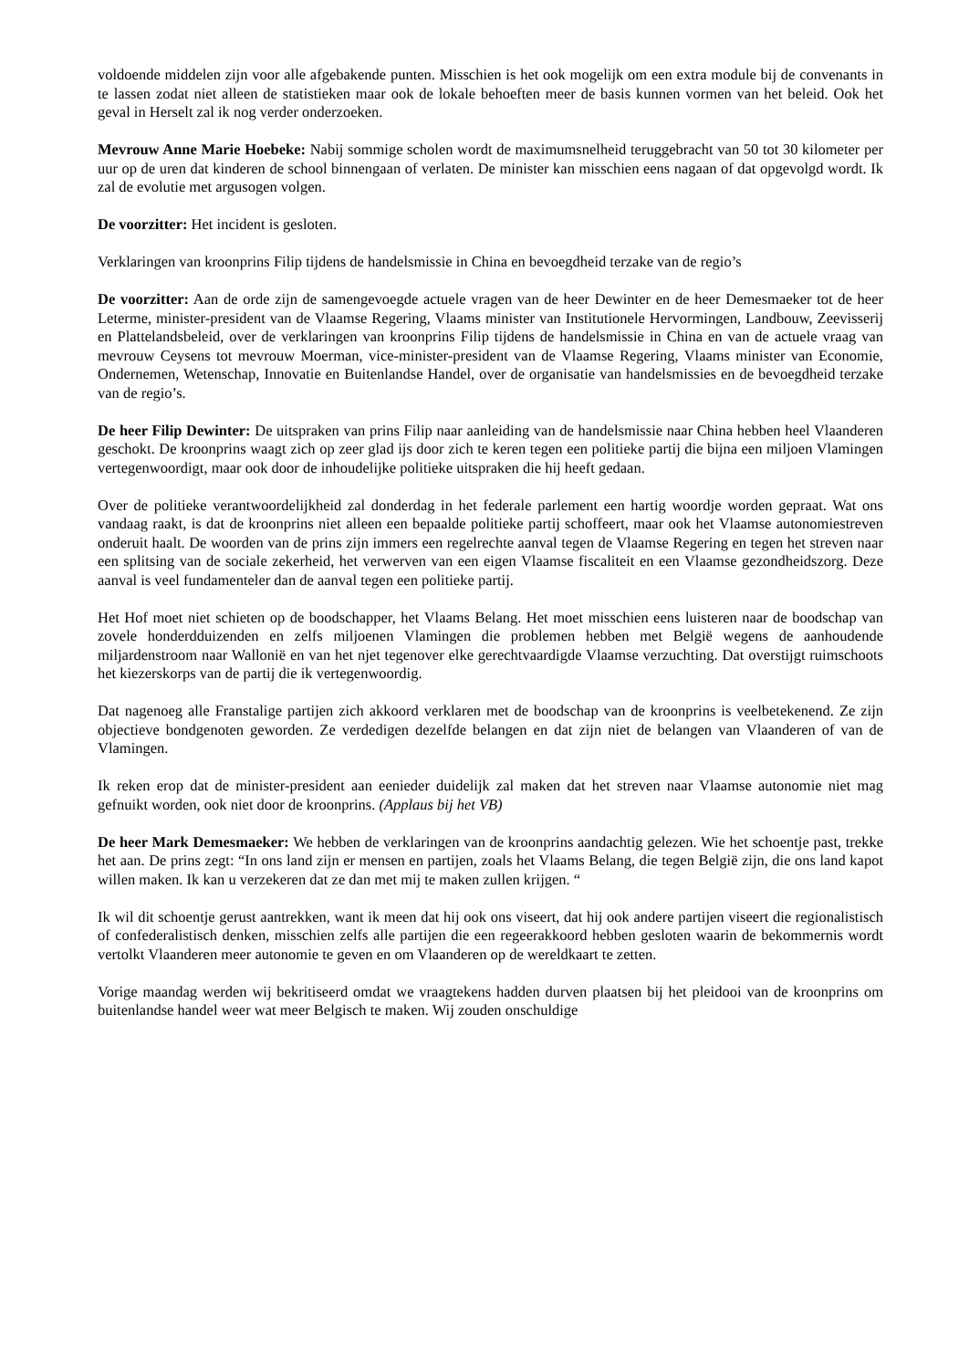voldoende middelen zijn voor alle afgebakende punten. Misschien is het ook mogelijk om een extra module bij de convenants in te lassen zodat niet alleen de statistieken maar ook de lokale behoeften meer de basis kunnen vormen van het beleid. Ook het geval in Herselt zal ik nog verder onderzoeken.
Mevrouw Anne Marie Hoebeke: Nabij sommige scholen wordt de maximumsnelheid teruggebracht van 50 tot 30 kilometer per uur op de uren dat kinderen de school binnengaan of verlaten. De minister kan misschien eens nagaan of dat opgevolgd wordt. Ik zal de evolutie met argusogen volgen.
De voorzitter: Het incident is gesloten.
Verklaringen van kroonprins Filip tijdens de handelsmissie in China en bevoegdheid terzake van de regio’s
De voorzitter: Aan de orde zijn de samengevoegde actuele vragen van de heer Dewinter en de heer Demesmaeker tot de heer Leterme, minister-president van de Vlaamse Regering, Vlaams minister van Institutionele Hervormingen, Landbouw, Zeevisserij en Plattelandsbeleid, over de verklaringen van kroonprins Filip tijdens de handelsmissie in China en van de actuele vraag van mevrouw Ceysens tot mevrouw Moerman, vice-minister-president van de Vlaamse Regering, Vlaams minister van Economie, Ondernemen, Wetenschap, Innovatie en Buitenlandse Handel, over de organisatie van handelsmissies en de bevoegdheid terzake van de regio’s.
De heer Filip Dewinter: De uitspraken van prins Filip naar aanleiding van de handelsmissie naar China hebben heel Vlaanderen geschokt. De kroonprins waagt zich op zeer glad ijs door zich te keren tegen een politieke partij die bijna een miljoen Vlamingen vertegenwoordigt, maar ook door de inhoudelijke politieke uitspraken die hij heeft gedaan.
Over de politieke verantwoordelijkheid zal donderdag in het federale parlement een hartig woordje worden gepraat. Wat ons vandaag raakt, is dat de kroonprins niet alleen een bepaalde politieke partij schoffeert, maar ook het Vlaamse autonomiestreven onderuit haalt. De woorden van de prins zijn immers een regelrechte aanval tegen de Vlaamse Regering en tegen het streven naar een splitsing van de sociale zekerheid, het verwerven van een eigen Vlaamse fiscaliteit en een Vlaamse gezondheidszorg. Deze aanval is veel fundamenteler dan de aanval tegen een politieke partij.
Het Hof moet niet schieten op de boodschapper, het Vlaams Belang. Het moet misschien eens luisteren naar de boodschap van zovele honderdduizenden en zelfs miljoenen Vlamingen die problemen hebben met België wegens de aanhoudende miljardenstroom naar Wallonië en van het njet tegenover elke gerechtvaardigde Vlaamse verzuchting. Dat overstijgt ruimschoots het kiezerskorps van de partij die ik vertegenwoordig.
Dat nagenoeg alle Franstalige partijen zich akkoord verklaren met de boodschap van de kroonprins is veelbetekenend. Ze zijn objectieve bondgenoten geworden. Ze verdedigen dezelfde belangen en dat zijn niet de belangen van Vlaanderen of van de Vlamingen.
Ik reken erop dat de minister-president aan eenieder duidelijk zal maken dat het streven naar Vlaamse autonomie niet mag gefnuikt worden, ook niet door de kroonprins. (Applaus bij het VB)
De heer Mark Demesmaeker: We hebben de verklaringen van de kroonprins aandachtig gelezen. Wie het schoentje past, trekke het aan. De prins zegt: “In ons land zijn er mensen en partijen, zoals het Vlaams Belang, die tegen België zijn, die ons land kapot willen maken. Ik kan u verzekeren dat ze dan met mij te maken zullen krijgen. “
Ik wil dit schoentje gerust aantrekken, want ik meen dat hij ook ons viseert, dat hij ook andere partijen viseert die regionalistisch of confederalistisch denken, misschien zelfs alle partijen die een regeerakkoord hebben gesloten waarin de bekommernis wordt vertolkt Vlaanderen meer autonomie te geven en om Vlaanderen op de wereldkaart te zetten.
Vorige maandag werden wij bekritiseerd omdat we vraagtekens hadden durven plaatsen bij het pleidooi van de kroonprins om buitenlandse handel weer wat meer Belgisch te maken. Wij zouden onschuldige